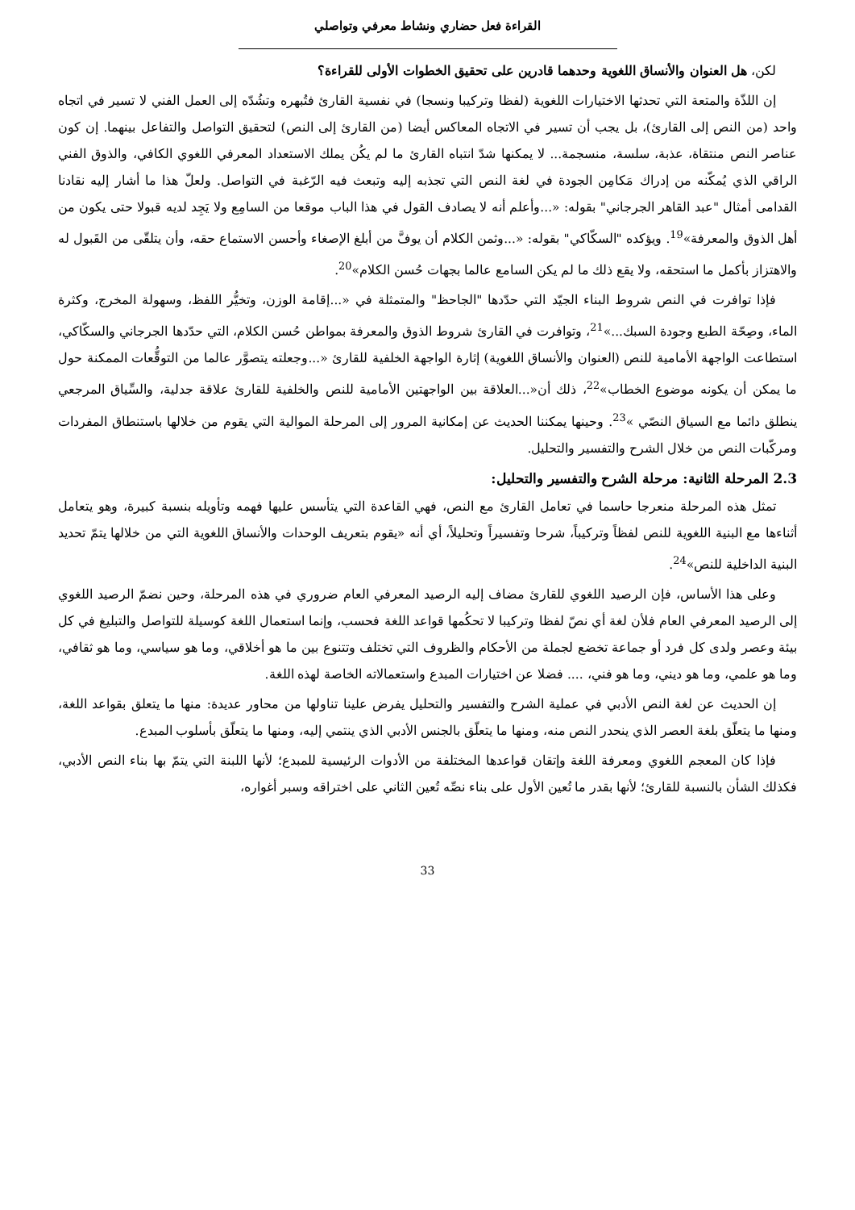القراءة فعل حضاري ونشاط معرفي وتواصلي
لكن، هل العنوان والأنساق اللغوية وحدهما قادرين على تحقيق الخطوات الأولى للقراءة؟
إن اللذّة والمتعة التي تحدثها الاختيارات اللغوية (لفظا وتركيبا ونسجا) في نفسية القارئ فتُبهره وتشُدّه إلى العمل الفني لا تسير في اتجاه واحد (من النص إلى القارئ)، بل يجب أن تسير في الاتجاه المعاكس أيضا (من القارئ إلى النص) لتحقيق التواصل والتفاعل بينهما. إن كون عناصر النص منتقاة، عذبة، سلسة، منسجمة... لا يمكنها شدّ انتباه القارئ ما لم يكُن يملك الاستعداد المعرفي اللغوي الكافي، والذوق الفني الراقي الذي يُمكّنه من إدراك مَكامِن الجودة في لغة النص التي تجذبه إليه وتبعث فيه الرّغبة في التواصل. ولعلّ هذا ما أشار إليه نقادنا القدامى أمثال "عبد القاهر الجرجاني" بقوله: «...وأعلم أنه لا يصادف القول في هذا الباب موقعا من السامِع ولا يَجِد لديه قبولا حتى يكون من أهل الذوق والمعرفة»<sup>19</sup>. ويؤكده "السكّاكي" بقوله: «...وثمن الكلام أن يوفَّ من أبلغ الإصغاء وأحسن الاستماع حقه، وأن يتلقّى من القَبول له والاهتزاز بأكمل ما استحقه، ولا يقع ذلك ما لم يكن السامع عالما بجهات حُسن الكلام»<sup>20</sup>.
فإذا توافرت في النص شروط البناء الجيّد التي حدّدها "الجاحظ" والمتمثلة في «...إقامة الوزن، وتخيُّر اللفظ، وسهولة المخرج، وكثرة الماء، وصِحّة الطبع وجودة السبك...»<sup>21</sup>، وتوافرت في القارئ شروط الذوق والمعرفة بمواطن حُسن الكلام، التي حدّدها الجرجاني والسكّاكي، استطاعت الواجهة الأمامية للنص (العنوان والأنساق اللغوية) إثارة الواجهة الخلفية للقارئ «...وجعلته يتصوَّر عالما من التوقُّعات الممكنة حول ما يمكن أن يكونه موضوع الخطاب»<sup>22</sup>، ذلك أن«...العلاقة بين الواجهتين الأمامية للنص والخلفية للقارئ علاقة جدلية، والسِّياق المرجعي ينطلق دائما مع السياق النصّي »<sup>23</sup>. وحينها يمكننا الحديث عن إمكانية المرور إلى المرحلة الموالية التي يقوم من خلالها باستنطاق المفردات ومركّبات النص من خلال الشرح والتفسير والتحليل.
2.3 المرحلة الثانية: مرحلة الشرح والتفسير والتحليل:
تمثل هذه المرحلة منعرجا حاسما في تعامل القارئ مع النص، فهي القاعدة التي يتأسس عليها فهمه وتأويله بنسبة كبيرة، وهو يتعامل أثناءها مع البنية اللغوية للنص لفظاً وتركيباً، شرحا وتفسيراً وتحليلاً، أي أنه «يقوم بتعريف الوحدات والأنساق اللغوية التي من خلالها يتمّ تحديد البنية الداخلية للنص»<sup>24</sup>.
وعلى هذا الأساس، فإن الرصيد اللغوي للقارئ مضاف إليه الرصيد المعرفي العام ضروري في هذه المرحلة، وحين نضمّ الرصيد اللغوي إلى الرصيد المعرفي العام فلأن لغة أي نصّ لفظا وتركيبا لا تحكُمها قواعد اللغة فحسب، وإنما استعمال اللغة كوسيلة للتواصل والتبليغ في كل بيئة وعصر ولدى كل فرد أو جماعة تخضع لجملة من الأحكام والظروف التي تختلف وتتنوع بين ما هو أخلاقي، وما هو سياسي، وما هو ثقافي، وما هو علمي، وما هو ديني، وما هو فني، .... فضلا عن اختيارات المبدع واستعمالاته الخاصة لهذه اللغة.
إن الحديث عن لغة النص الأدبي في عملية الشرح والتفسير والتحليل يفرض علينا تناولها من محاور عديدة: منها ما يتعلق بقواعد اللغة، ومنها ما يتعلّق بلغة العصر الذي ينحدر النص منه، ومنها ما يتعلّق بالجنس الأدبي الذي ينتمي إليه، ومنها ما يتعلّق بأسلوب المبدع.
فإذا كان المعجم اللغوي ومعرفة اللغة وإتقان قواعدها المختلفة من الأدوات الرئيسية للمبدع؛ لأنها اللبنة التي يتمّ بها بناء النص الأدبي، فكذلك الشأن بالنسبة للقارئ؛ لأنها بقدر ما تُعين الأول على بناء نصِّه تُعين الثاني على اختراقه وسبر أغواره،
33